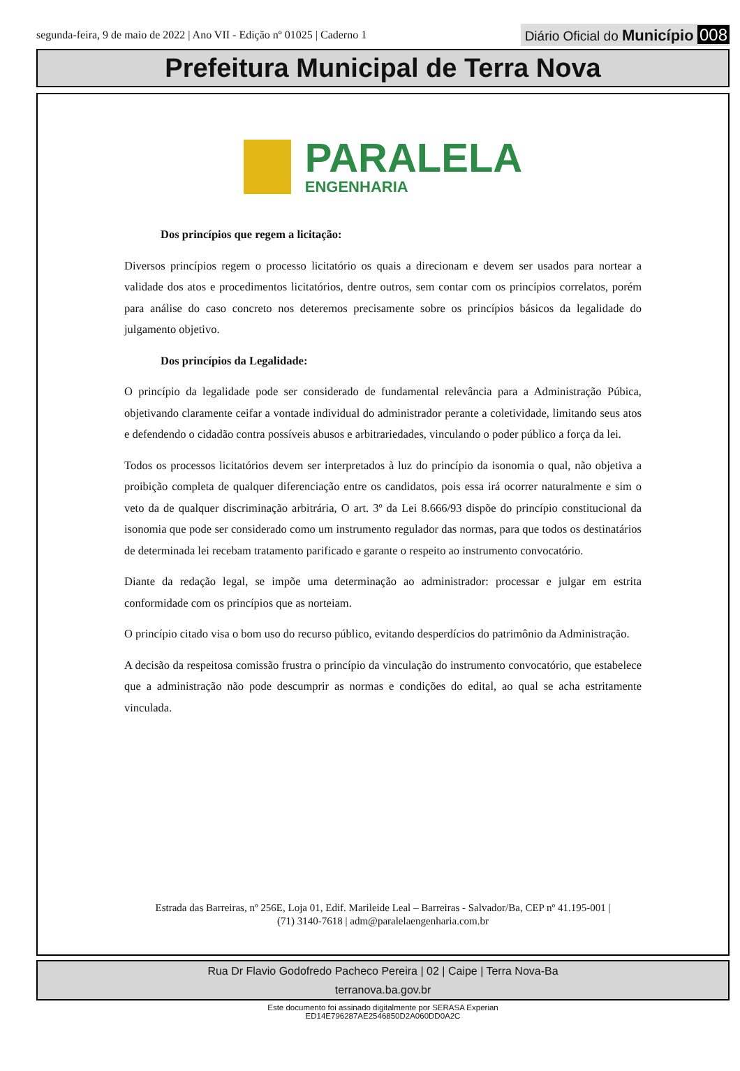segunda-feira, 9 de maio de 2022 | Ano VII - Edição nº 01025 | Caderno 1
Diário Oficial do Município 008
Prefeitura Municipal de Terra Nova
PARALELA
ENGENHARIA
Dos princípios que regem a licitação:
Diversos princípios regem o processo licitatório os quais a direcionam e devem ser usados para nortear a validade dos atos e procedimentos licitatórios, dentre outros, sem contar com os princípios correlatos, porém para análise do caso concreto nos deteremos precisamente sobre os princípios básicos da legalidade do julgamento objetivo.
Dos princípios da Legalidade:
O princípio da legalidade pode ser considerado de fundamental relevância para a Administração Púbica, objetivando claramente ceifar a vontade individual do administrador perante a coletividade, limitando seus atos e defendendo o cidadão contra possíveis abusos e arbitrariedades, vinculando o poder público a força da lei.
Todos os processos licitatórios devem ser interpretados à luz do princípio da isonomia o qual, não objetiva a proibição completa de qualquer diferenciação entre os candidatos, pois essa irá ocorrer naturalmente e sim o veto da de qualquer discriminação arbitrária, O art. 3º da Lei 8.666/93 dispõe do princípio constitucional da isonomia que pode ser considerado como um instrumento regulador das normas, para que todos os destinatários de determinada lei recebam tratamento parificado e garante o respeito ao instrumento convocatório.
Diante da redação legal, se impõe uma determinação ao administrador: processar e julgar em estrita conformidade com os princípios que as norteiam.
O princípio citado visa o bom uso do recurso público, evitando desperdícios do patrimônio da Administração.
A decisão da respeitosa comissão frustra o princípio da vinculação do instrumento convocatório, que estabelece que a administração não pode descumprir as normas e condições do edital, ao qual se acha estritamente vinculada.
Estrada das Barreiras, nº 256E, Loja 01, Edif. Marileide Leal – Barreiras - Salvador/Ba, CEP nº 41.195-001 |
(71) 3140-7618 | adm@paralelaengenharia.com.br
Rua Dr Flavio Godofredo Pacheco Pereira | 02 | Caipe | Terra Nova-Ba
terranova.ba.gov.br
Este documento foi assinado digitalmente por SERASA Experian
ED14E796287AE2546850D2A060DD0A2C